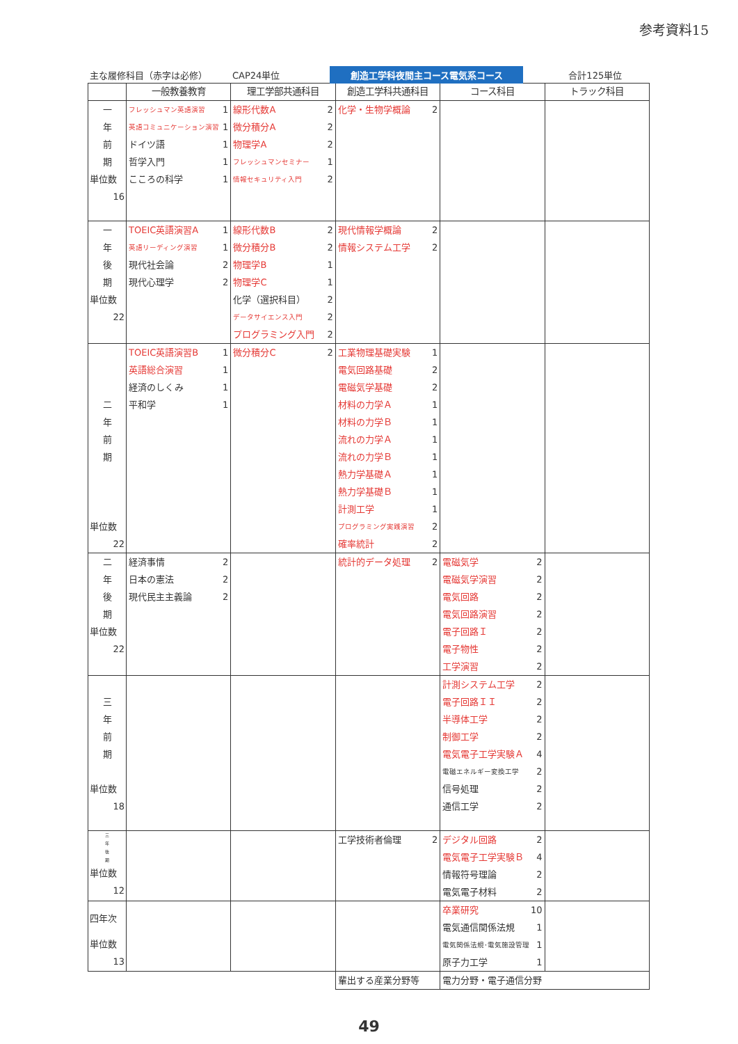参考資料15
主な履修科目（赤字は必修） CAP24単位 創造工学科夜間主コース電気系コース 合計125単位
| | 一般教養教育 | 理工学部共通科目 | 創造工学科共通科目 | コース科目 | トラック科目 |
| --- | --- | --- | --- | --- | --- |
| 一 年 前 期 単位数 16 | フレッシュマン英語演習 1 英語コミュニケーション演習 1 ドイツ語 1 哲学入門 1 こころの科学 1 | 線形代数A 2 微分積分A 2 物理学A 2 フレッシュマンセミナー 1 情報セキュリティ入門 2 | 化学・生物学概論 2 | | |
| 一 年 後 期 単位数 22 | TOEIC英語演習A 1 英語リーディング演習 1 現代社会論 2 現代心理学 2 | 線形代数B 2 微分積分B 2 物理学B 1 物理学C 1 化学（選択科目） 2 データサイエンス入門 2 プログラミング入門 2 | 現代情報学概論 2 情報システム工学 2 | | |
| 二 年 前 期 単位数 22 | TOEIC英語演習B 1 英語総合演習 1 経済のしくみ 1 平和学 1 | 微分積分C 2 | 工業物理基礎実験 1 電気回路基礎 2 電磁気学基礎 2 材料の力学Ａ 1 材料の力学Ｂ 1 流れの力学Ａ 1 流れの力学Ｂ 1 熱力学基礎Ａ 1 熱力学基礎Ｂ 1 計測工学 1 プログラミング実践演習 2 確率統計 2 | | |
| 二 年 後 期 単位数 22 | 経済事情 2 日本の憲法 2 現代民主主義論 2 | | 統計的データ処理 2 | 電磁気学 2 電磁気学演習 2 電気回路 2 電気回路演習 2 電子回路Ｉ 2 電子物性 2 工学演習 2 | |
| 三 年 前 期 単位数 18 | | | | 計測システム工学 2 電子回路ＩＩ 2 半導体工学 2 制御工学 2 電気電子工学実験Ａ 4 電磁エネルギー変換工学 2 信号処理 2 通信工学 2 | |
| 三 年 後 期 単位数 12 | | | 工学技術者倫理 2 | デジタル回路 2 電気電子工学実験Ｂ 4 情報符号理論 2 電気電子材料 2 | |
| 四年次 単位数 13 | | | | 卒業研究 10 電気通信関係法規 1 電気関係法規･電気施設管理 1 原子力工学 1 | |
| | | | 輩出する産業分野等 | 電力分野・電子通信分野 | |
49